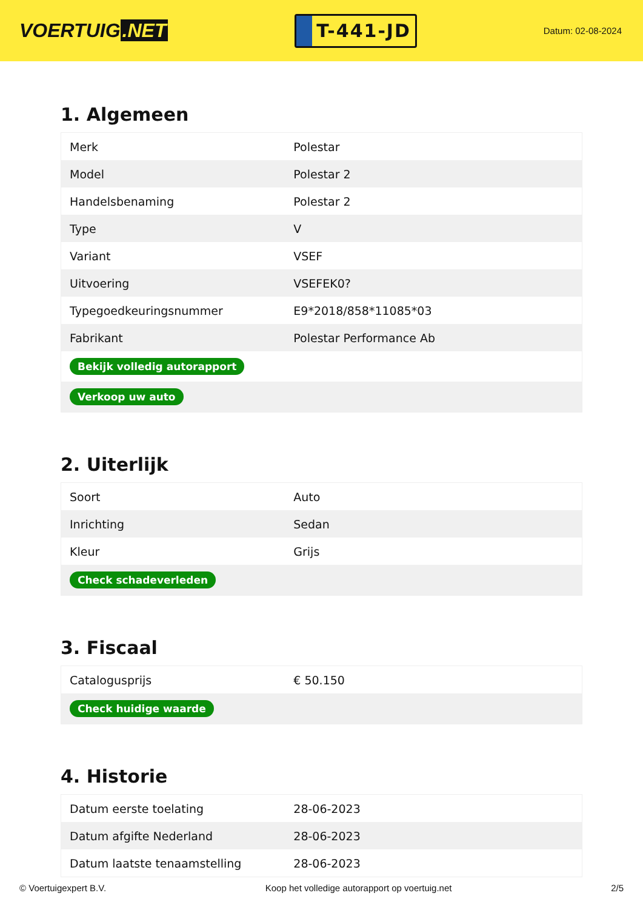VOERTUIG.NET
T-441-JD
Datum: 02-08-2024
1. Algemeen
| Merk | Polestar |
| Model | Polestar 2 |
| Handelsbenaming | Polestar 2 |
| Type | V |
| Variant | VSEF |
| Uitvoering | VSEFEK0? |
| Typegoedkeuringsnummer | E9*2018/858*11085*03 |
| Fabrikant | Polestar Performance Ab |
| Bekijk volledig autorapport | |
| Verkoop uw auto | |
2. Uiterlijk
| Soort | Auto |
| Inrichting | Sedan |
| Kleur | Grijs |
| Check schadeverleden | |
3. Fiscaal
| Catalogusprijs | € 50.150 |
| Check huidige waarde | |
4. Historie
| Datum eerste toelating | 28-06-2023 |
| Datum afgifte Nederland | 28-06-2023 |
| Datum laatste tenaamstelling | 28-06-2023 |
© Voertuigexpert B.V. Koop het volledige autorapport op voertuig.net 2/5